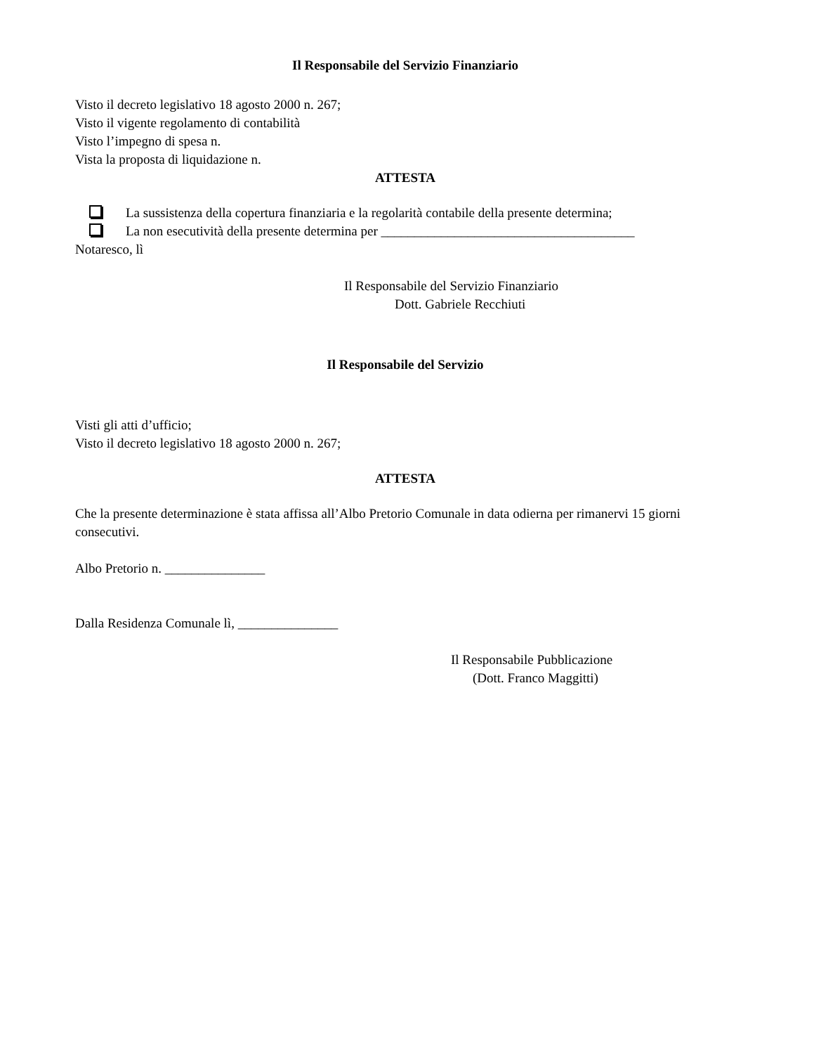Il Responsabile del Servizio Finanziario
Visto il decreto legislativo 18 agosto 2000 n. 267;
Visto il vigente regolamento di contabilità
Visto l’impegno di spesa n.
Vista la proposta di liquidazione n.
ATTESTA
La sussistenza della copertura finanziaria e la regolarità contabile della presente determina;
La non esecutività della presente determina per ______________________________________
Notaresco, lì
Il Responsabile del Servizio Finanziario
Dott. Gabriele Recchiuti
Il Responsabile del Servizio
Visti gli atti d’ufficio;
Visto il decreto legislativo 18 agosto 2000 n. 267;
ATTESTA
Che la presente determinazione è stata affissa all’Albo Pretorio Comunale in data odierna per rimanervi 15 giorni consecutivi.
Albo Pretorio n. _______________
Dalla Residenza Comunale lì, _______________
Il Responsabile Pubblicazione
(Dott. Franco Maggitti)